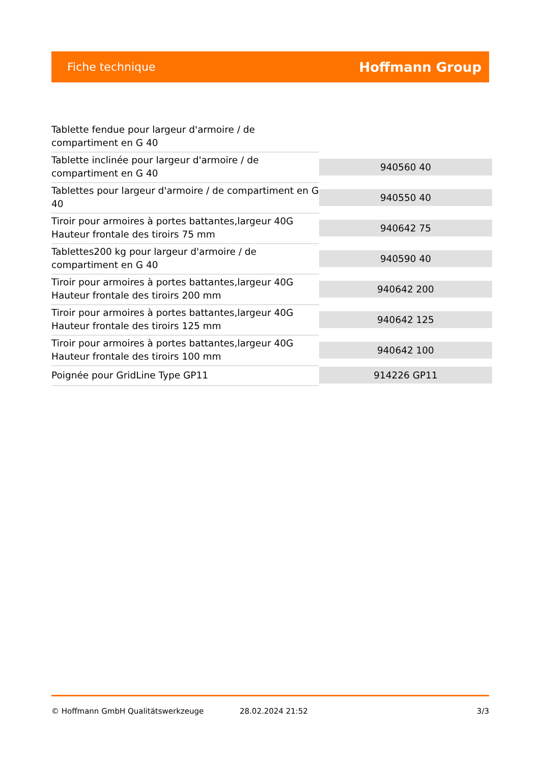Fiche technique
Hoffmann Group
| Tablette fendue pour largeur d'armoire / de compartiment en G 40 | |
| Tablette inclinée pour largeur d'armoire / de compartiment en G 40 | 940560 40 |
| Tablettes pour largeur d'armoire / de compartiment en G 40 | 940550 40 |
| Tiroir pour armoires à portes battantes,largeur 40G Hauteur frontale des tiroirs 75 mm | 940642 75 |
| Tablettes200 kg pour largeur d'armoire / de compartiment en G 40 | 940590 40 |
| Tiroir pour armoires à portes battantes,largeur 40G Hauteur frontale des tiroirs 200 mm | 940642 200 |
| Tiroir pour armoires à portes battantes,largeur 40G Hauteur frontale des tiroirs 125 mm | 940642 125 |
| Tiroir pour armoires à portes battantes,largeur 40G Hauteur frontale des tiroirs 100 mm | 940642 100 |
| Poignée pour GridLine Type GP11 | 914226 GP11 |
© Hoffmann GmbH Qualitätswerkzeuge 28.02.2024 21:52 3/3